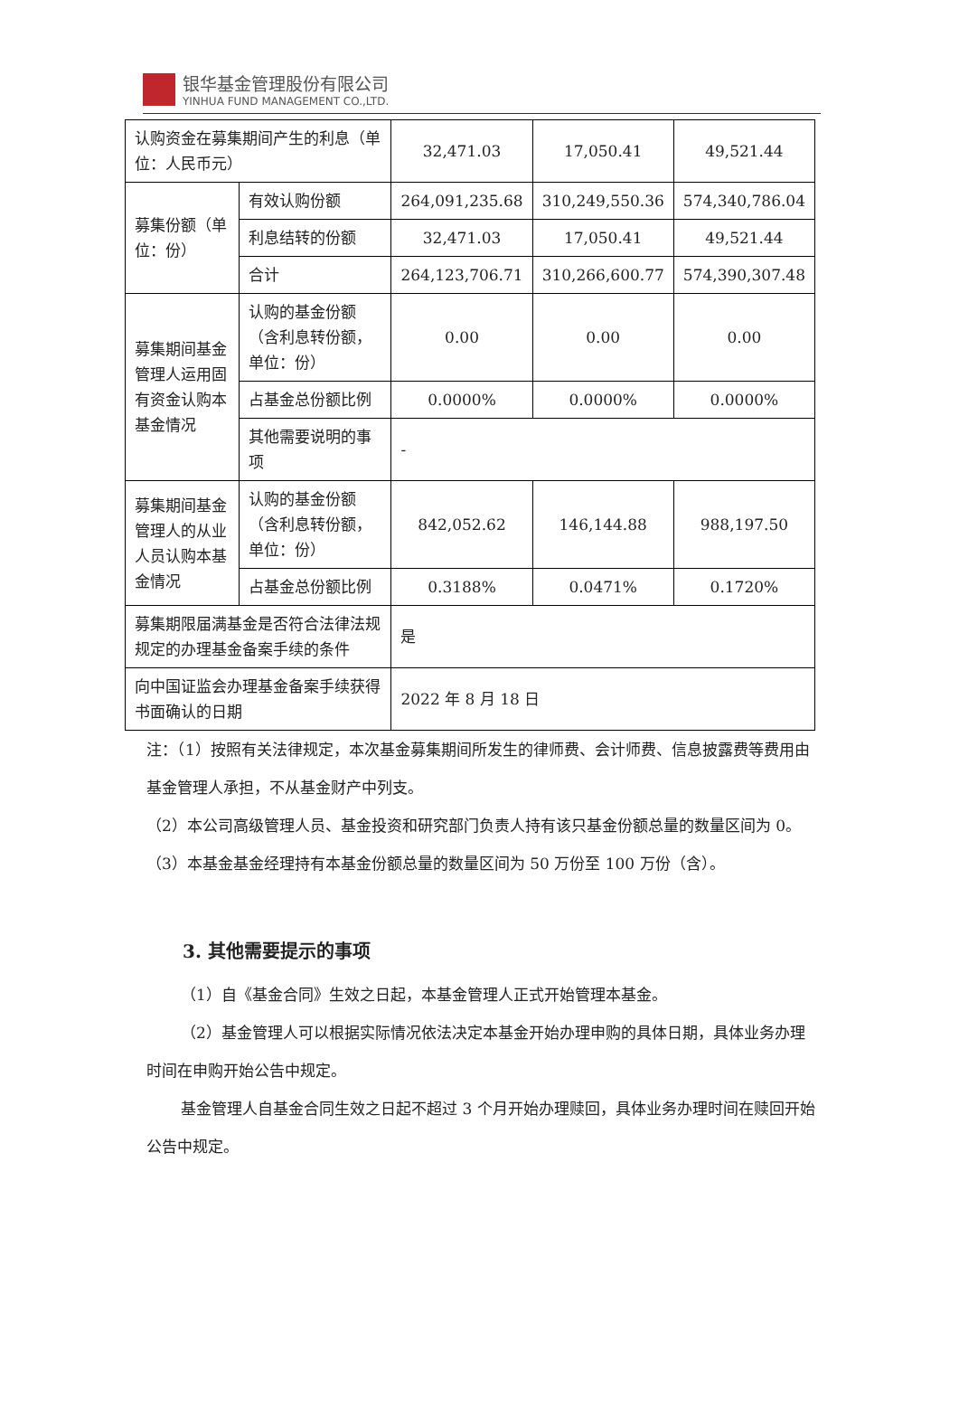银华基金管理股份有限公司
YINHUA FUND MANAGEMENT CO.,LTD.
| 认购资金在募集期间产生的利息（单位：人民币元） | | 32,471.03 | 17,050.41 | 49,521.44 |
| 募集份额（单位：份） | 有效认购份额 | 264,091,235.68 | 310,249,550.36 | 574,340,786.04 |
| | 利息结转的份额 | 32,471.03 | 17,050.41 | 49,521.44 |
| | 合计 | 264,123,706.71 | 310,266,600.77 | 574,390,307.48 |
| 募集期间基金管理人运用固有资金认购本基金情况 | 认购的基金份额（含利息转份额，单位：份） | 0.00 | 0.00 | 0.00 |
| | 占基金总份额比例 | 0.0000% | 0.0000% | 0.0000% |
| | 其他需要说明的事项 | - | | |
| 募集期间基金管理人的从业人员认购本基金情况 | 认购的基金份额（含利息转份额，单位：份） | 842,052.62 | 146,144.88 | 988,197.50 |
| | 占基金总份额比例 | 0.3188% | 0.0471% | 0.1720% |
| 募集期限届满基金是否符合法律法规规定的办理基金备案手续的条件 | | 是 | | |
| 向中国证监会办理基金备案手续获得书面确认的日期 | | 2022 年 8 月 18 日 | | |
注：（1）按照有关法律规定，本次基金募集期间所发生的律师费、会计师费、信息披露费等费用由基金管理人承担，不从基金财产中列支。
（2）本公司高级管理人员、基金投资和研究部门负责人持有该只基金份额总量的数量区间为 0。
（3）本基金基金经理持有本基金份额总量的数量区间为 50 万份至 100 万份（含）。
3. 其他需要提示的事项
（1）自《基金合同》生效之日起，本基金管理人正式开始管理本基金。
（2）基金管理人可以根据实际情况依法决定本基金开始办理申购的具体日期，具体业务办理时间在申购开始公告中规定。
基金管理人自基金合同生效之日起不超过 3 个月开始办理赎回，具体业务办理时间在赎回开始公告中规定。